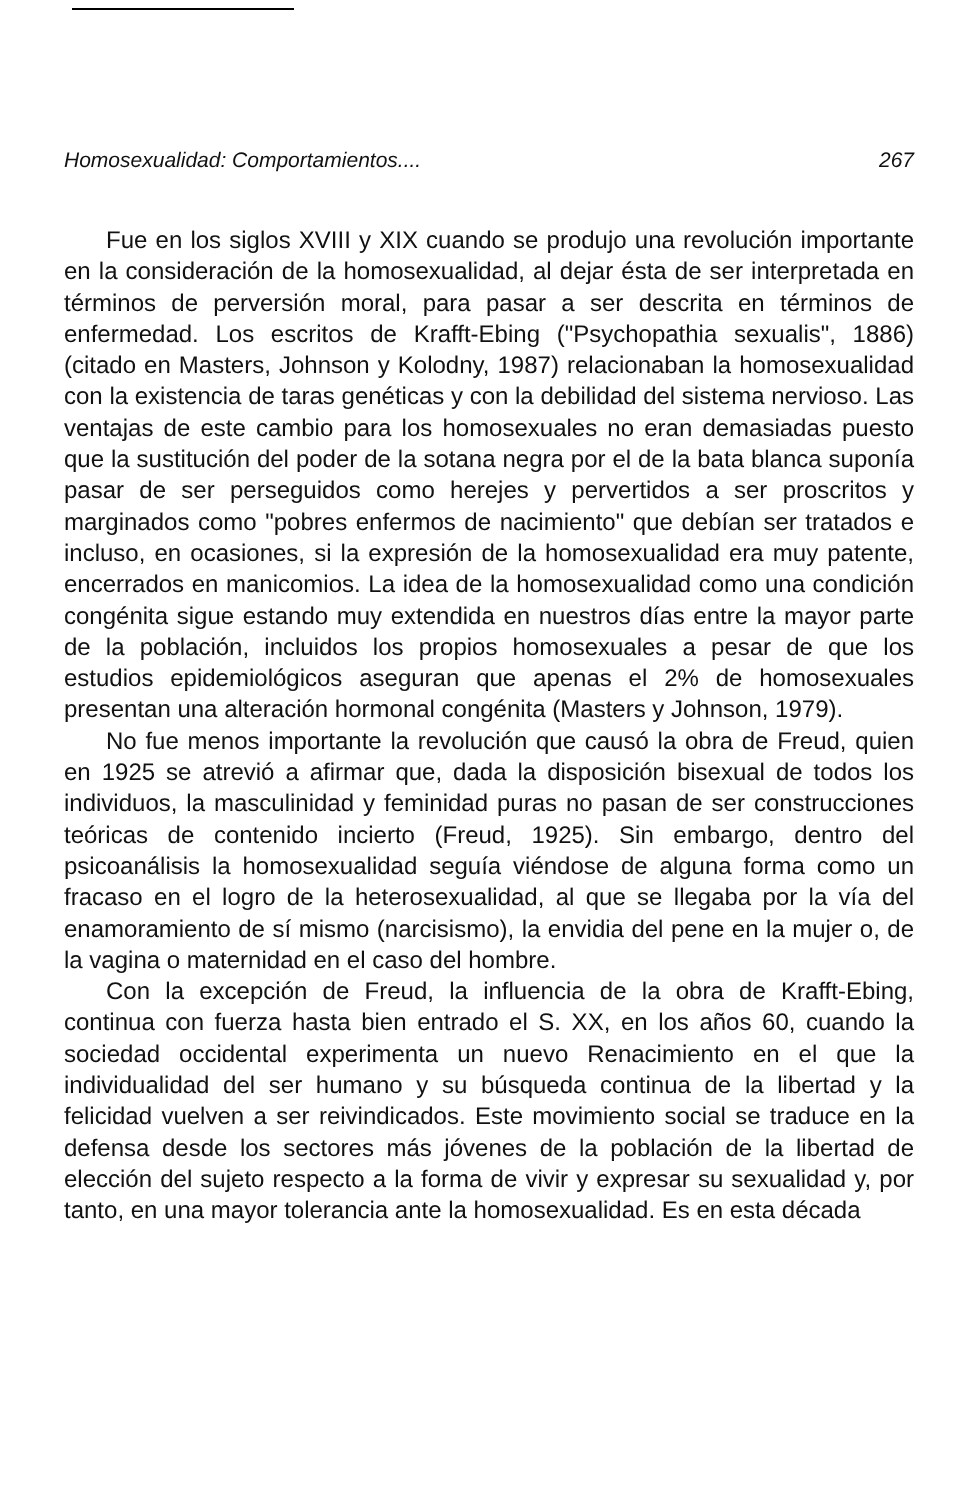Homosexualidad: Comportamientos.... 267
Fue en los siglos XVIII y XIX cuando se produjo una revolución importante en la consideración de la homosexualidad, al dejar ésta de ser interpretada en términos de perversión moral, para pasar a ser descrita en términos de enfermedad. Los escritos de Krafft-Ebing ("Psychopathia sexualis", 1886) (citado en Masters, Johnson y Kolodny, 1987) relacionaban la homosexualidad con la existencia de taras genéticas y con la debilidad del sistema nervioso. Las ventajas de este cambio para los homosexuales no eran demasiadas puesto que la sustitución del poder de la sotana negra por el de la bata blanca suponía pasar de ser perseguidos como herejes y pervertidos a ser proscritos y marginados como "pobres enfermos de nacimiento" que debían ser tratados e incluso, en ocasiones, si la expresión de la homosexualidad era muy patente, encerrados en manicomios. La idea de la homosexualidad como una condición congénita sigue estando muy extendida en nuestros días entre la mayor parte de la población, incluidos los propios homosexuales a pesar de que los estudios epidemiológicos aseguran que apenas el 2% de homosexuales presentan una alteración hormonal congénita (Masters y Johnson, 1979).
No fue menos importante la revolución que causó la obra de Freud, quien en 1925 se atrevió a afirmar que, dada la disposición bisexual de todos los individuos, la masculinidad y feminidad puras no pasan de ser construcciones teóricas de contenido incierto (Freud, 1925). Sin embargo, dentro del psicoanálisis la homosexualidad seguía viéndose de alguna forma como un fracaso en el logro de la heterosexualidad, al que se llegaba por la vía del enamoramiento de sí mismo (narcisismo), la envidia del pene en la mujer o, de la vagina o maternidad en el caso del hombre.
Con la excepción de Freud, la influencia de la obra de Krafft-Ebing, continua con fuerza hasta bien entrado el S. XX, en los años 60, cuando la sociedad occidental experimenta un nuevo Renacimiento en el que la individualidad del ser humano y su búsqueda continua de la libertad y la felicidad vuelven a ser reivindicados. Este movimiento social se traduce en la defensa desde los sectores más jóvenes de la población de la libertad de elección del sujeto respecto a la forma de vivir y expresar su sexualidad y, por tanto, en una mayor tolerancia ante la homosexualidad. Es en esta década